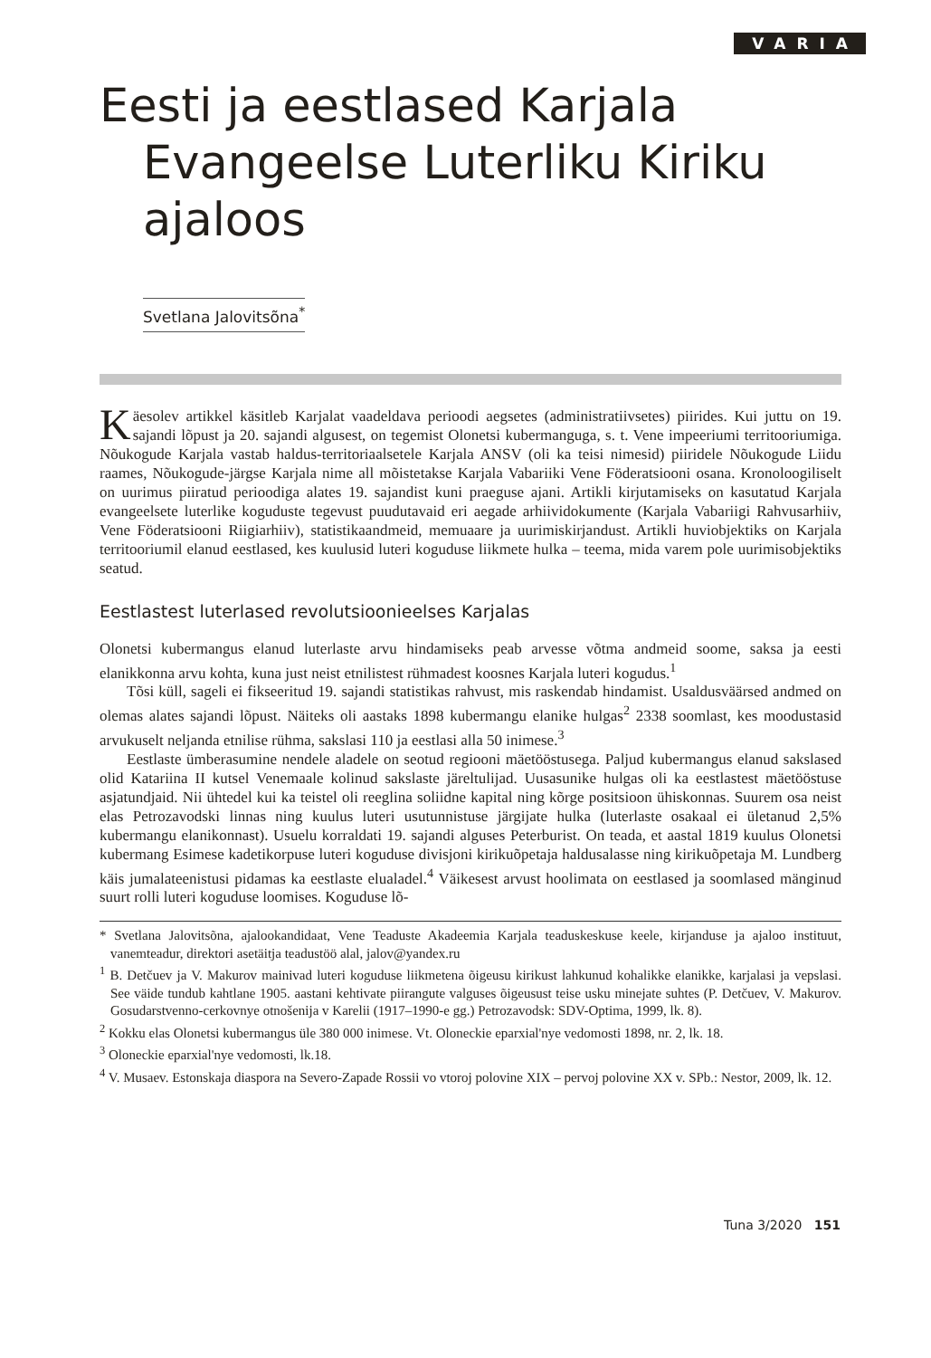VARIA
Eesti ja eestlased Karjala Evangeelse Luterliku Kiriku ajaloos
Svetlana Jalovitsõna<sup>*</sup>
Käesolev artikkel käsitleb Karjalat vaadeldava perioodi aegsetes (administratiivsetes) piirides. Kui juttu on 19. sajandi lõpust ja 20. sajandi algusest, on tegemist Olonetsi kubermanguga, s. t. Vene impeeriumi territooriumiga. Nõukogude Karjala vastab haldus-territoriaalsetele Karjala ANSV (oli ka teisi nimesid) piiridele Nõukogude Liidu raames, Nõukogude-järgse Karjala nime all mõistetakse Karjala Vabariiki Vene Föderatsiooni osana. Kronoloogiliselt on uurimus piiratud perioodiga alates 19. sajandist kuni praeguse ajani. Artikli kirjutamiseks on kasutatud Karjala evangeelsete luterlike koguduste tegevust puudutavaid eri aegade arhiividokumente (Karjala Vabariigi Rahvusarhiiv, Vene Föderatsiooni Riigiarhiiv), statistikaandmeid, memuaare ja uurimiskirjandust. Artikli huviobjektiks on Karjala territooriumil elanud eestlased, kes kuulusid luteri koguduse liikmete hulka – teema, mida varem pole uurimisobjektiks seatud.
Eestlastest luterlased revolutsioonieelses Karjalas
Olonetsi kubermangus elanud luterlaste arvu hindamiseks peab arvesse võtma andmeid soome, saksa ja eesti elanikkonna arvu kohta, kuna just neist etnilistest rühmadest koosnes Karjala luteri kogudus.<sup>1</sup>
Tõsi küll, sageli ei fikseeritud 19. sajandi statistikas rahvust, mis raskendab hindamist. Usaldusväärsed andmed on olemas alates sajandi lõpust. Näiteks oli aastaks 1898 kubermangu elanike hulgas<sup>2</sup> 2338 soomlast, kes moodustasid arvukuselt neljanda etnilise rühma, sakslasi 110 ja eestlasi alla 50 inimese.<sup>3</sup>
Eestlaste ümberasumine nendele aladele on seotud regiooni mäetööstusega. Paljud kubermangus elanud sakslased olid Katariina II kutsel Venemaale kolinud sakslaste järeltulijad. Uusasunike hulgas oli ka eestlastest mäetööstuse asjatundjaid. Nii ühtedel kui ka teistel oli reeglina soliidne kapital ning kõrge positsioon ühiskonnas. Suurem osa neist elas Petrozavodski linnas ning kuulus luteri usutunnistuse järgijate hulka (luterlaste osakaal ei ületanud 2,5% kubermangu elanikonnast). Usuelu korraldati 19. sajandi alguses Peterburist. On teada, et aastal 1819 kuulus Olonetsi kubermang Esimese kadetikorpuse luteri koguduse divisjoni kirikuõpetaja haldusalasse ning kirikuõpetaja M. Lundberg käis jumalateenistusi pidamas ka eestlaste elualadel.<sup>4</sup> Väikesest arvust hoolimata on eestlased ja soomlased mänginud suurt rolli luteri koguduse loomises. Koguduse lõ-
* Svetlana Jalovitsõna, ajalookandidaat, Vene Teaduste Akadeemia Karjala teaduskeskuse keele, kirjanduse ja ajaloo instituut, vanemteadur, direktori asetäitja teadustöö alal, jalov@yandex.ru
<sup>1</sup> B. Detčuev ja V. Makurov mainivad luteri koguduse liikmetena õigeusu kirikust lahkunud kohalikke elanikke, karjalasi ja vepslasi. See väide tundub kahtlane 1905. aastani kehtivate piirangute valguses õigeusust teise usku minejate suhtes (P. Detčuev, V. Makurov. Gosudarstvenno-cerkovnye otnošenija v Karelii (1917–1990-e gg.) Petrozavodsk: SDV-Optima, 1999, lk. 8).
<sup>2</sup> Kokku elas Olonetsi kubermangus üle 380 000 inimese. Vt. Oloneckie eparxial'nye vedomosti 1898, nr. 2, lk. 18.
<sup>3</sup> Oloneckie eparxial'nye vedomosti, lk.18.
<sup>4</sup> V. Musaev. Estonskaja diaspora na Severo-Zapade Rossii vo vtoroj polovine XIX – pervoj polovine XX v. SPb.: Nestor, 2009, lk. 12.
Tuna 3/2020 151